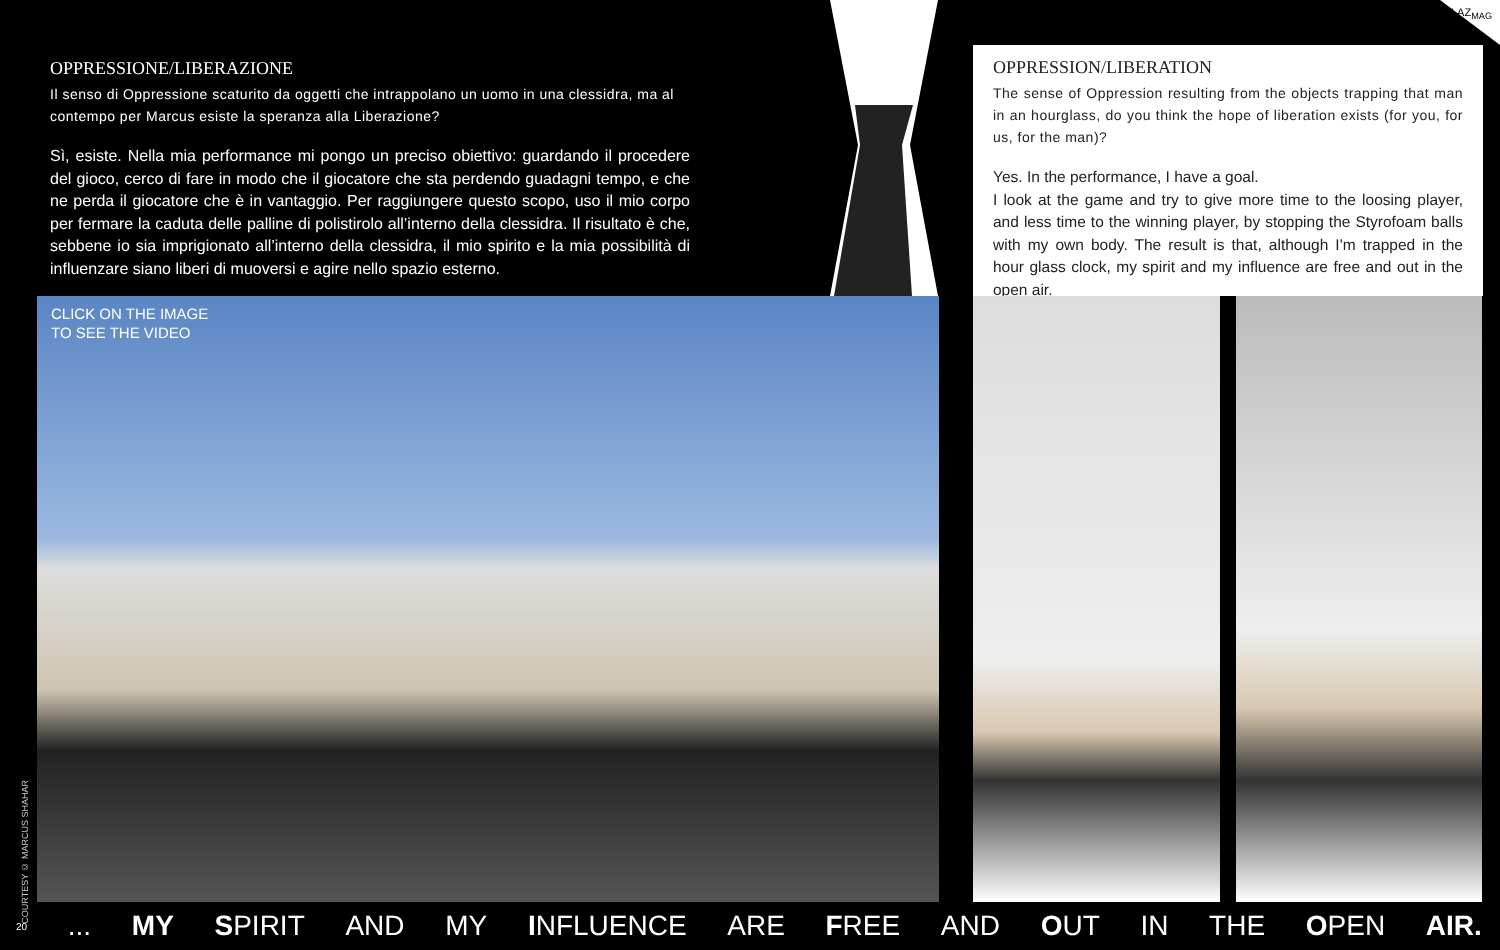LAZ<sub>MAG</sub>
OPPRESSIONE/LIBERAZIONE
Il senso di Oppressione scaturito da oggetti che intrappolano un uomo in una clessidra, ma al contempo per Marcus esiste la speranza alla Liberazione?
Sì, esiste. Nella mia performance mi pongo un preciso obiettivo: guardando il procedere del gioco, cerco di fare in modo che il giocatore che sta perdendo guadagni tempo, e che ne perda il giocatore che è in vantaggio. Per raggiungere questo scopo, uso il mio corpo per fermare la caduta delle palline di polistirolo all’interno della clessidra. Il risultato è che, sebbene io sia imprigionato all’interno della clessidra, il mio spirito e la mia possibilità di influenzare siano liberi di muoversi e agire nello spazio esterno.
OPPRESSION/LIBERATION
The sense of Oppression resulting from the objects trapping that man in an hourglass, do you think the hope of liberation exists (for you, for us, for the man)?
Yes. In the performance, I have a goal.
I look at the game and try to give more time to the loosing player, and less time to the winning player, by stopping the Styrofoam balls with my own body. The result is that, although I'm trapped in the hour glass clock, my spirit and my influence are free and out in the open air.
CLICK ON THE IMAGE
TO SEE THE VIDEO
COURTESY © MARCUS SHAHAR
20... MY SPIRIT AND MY INFLUENCE ARE FREE AND OUT IN THE OPEN AIR.